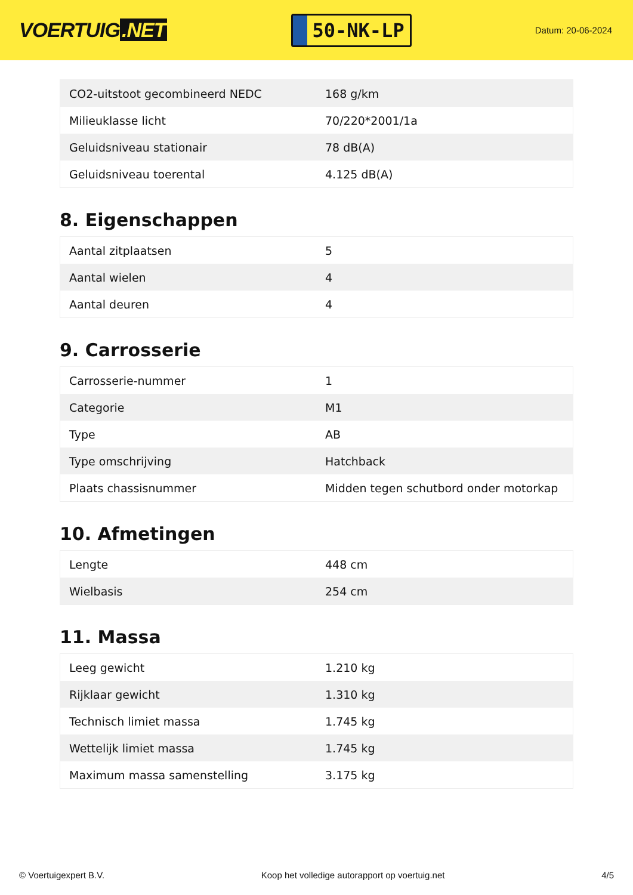VOERTUIG.NET
50-NK-LP
Datum: 20-06-2024
| CO2-uitstoot gecombineerd NEDC | 168 g/km |
| Milieuklasse licht | 70/220*2001/1a |
| Geluidsniveau stationair | 78 dB(A) |
| Geluidsniveau toerental | 4.125 dB(A) |
8. Eigenschappen
| Aantal zitplaatsen | 5 |
| Aantal wielen | 4 |
| Aantal deuren | 4 |
9. Carrosserie
| Carrosserie-nummer | 1 |
| Categorie | M1 |
| Type | AB |
| Type omschrijving | Hatchback |
| Plaats chassisnummer | Midden tegen schutbord onder motorkap |
10. Afmetingen
| Lengte | 448 cm |
| Wielbasis | 254 cm |
11. Massa
| Leeg gewicht | 1.210 kg |
| Rijklaar gewicht | 1.310 kg |
| Technisch limiet massa | 1.745 kg |
| Wettelijk limiet massa | 1.745 kg |
| Maximum massa samenstelling | 3.175 kg |
© Voertuigexpert B.V. Koop het volledige autorapport op voertuig.net 4/5